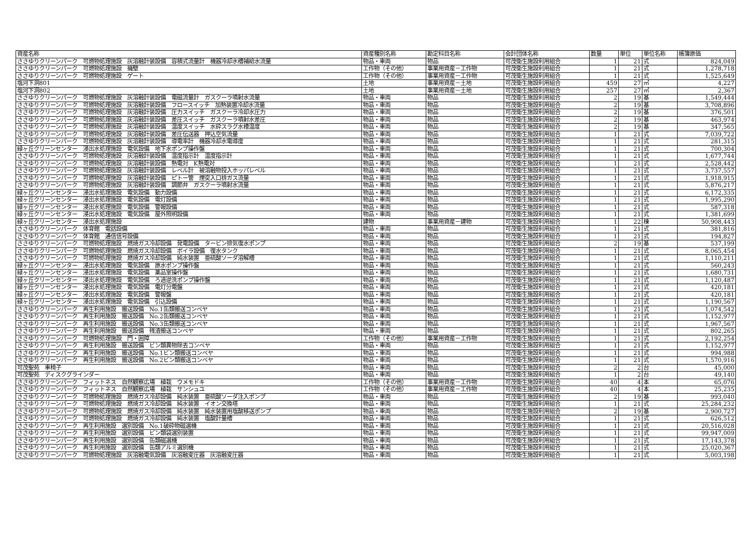| 資産名称 | 資産種別名称 | 勘定科目名称 | 会計団体名称 | 数量 | 単位 | 単位名称 | 帳簿原価 |
| --- | --- | --- | --- | --- | --- | --- | --- |
| ささゆりクリーンパーク 可燃物処理施設 灰溶融計装設備 容積式流量計 機器冷却水槽補給水流量 | 物品・車両 | 物品 | 可茂衛生施設利用組合 | 1 | 21 | 式 | 824,049 |
| ささゆりクリーンパーク 可燃物処理施設 擁壁 | 工作物（その他） | 事業用資産－工作物 | 可茂衛生施設利用組合 | 1 | 21 | 式 | 1,278,718 |
| ささゆりクリーンパーク 可燃物処理施設 ゲート | 工作物（その他） | 事業用資産－工作物 | 可茂衛生施設利用組合 | 1 | 21 | 式 | 1,525,649 |
| 塩河下洞801 | 土地 | 事業用資産－土地 | 可茂衛生施設利用組合 | 459 | 27 | ㎡ | 4,227 |
| 塩河下洞802 | 土地 | 事業用資産－土地 | 可茂衛生施設利用組合 | 257 | 27 | ㎡ | 2,367 |
| ささゆりクリーンパーク 可燃物処理施設 灰溶融計装設備 電磁流量計 ガスクーラ噴射水流量 | 物品・車両 | 物品 | 可茂衛生施設利用組合 | 2 | 19 | 基 | 1,549,444 |
| ささゆりクリーンパーク 可燃物処理施設 灰溶融計装設備 フロースイッチ 加熱装置冷却水流量 | 物品・車両 | 物品 | 可茂衛生施設利用組合 | 2 | 19 | 基 | 3,708,896 |
| ささゆりクリーンパーク 可燃物処理施設 灰溶融計装設備 圧力スイッチ ガスクーラ冷却水圧力 | 物品・車両 | 物品 | 可茂衛生施設利用組合 | 2 | 19 | 基 | 376,501 |
| ささゆりクリーンパーク 可燃物処理施設 灰溶融計装設備 差圧スイッチ ガスクーラ噴射水差圧 | 物品・車両 | 物品 | 可茂衛生施設利用組合 | 2 | 19 | 基 | 463,974 |
| ささゆりクリーンパーク 可燃物処理施設 灰溶融計装設備 温度スイッチ 水砕スラグ水槽温度 | 物品・車両 | 物品 | 可茂衛生施設利用組合 | 2 | 19 | 基 | 347,565 |
| ささゆりクリーンパーク 可燃物処理施設 灰溶融計装設備 差圧伝送器 押込空気流量 | 物品・車両 | 物品 | 可茂衛生施設利用組合 | 1 | 21 | 式 | 7,039,722 |
| ささゆりクリーンパーク 可燃物処理施設 灰溶融計装設備 導電率計 機器冷却水電導度 | 物品・車両 | 物品 | 可茂衛生施設利用組合 | 1 | 21 | 式 | 281,315 |
| 緑ヶ丘クリーンセンター 浸出水処理施設 電気設備 地下水ポンプ操作盤 | 物品・車両 | 物品 | 可茂衛生施設利用組合 | 1 | 21 | 式 | 700,304 |
| ささゆりクリーンパーク 可燃物処理施設 灰溶融計装設備 温度指示計 温度指示計 | 物品・車両 | 物品 | 可茂衛生施設利用組合 | 1 | 21 | 式 | 1,677,744 |
| ささゆりクリーンパーク 可燃物処理施設 灰溶融計装設備 熱電対 K熱電対 | 物品・車両 | 物品 | 可茂衛生施設利用組合 | 1 | 21 | 式 | 2,528,442 |
| ささゆりクリーンパーク 可燃物処理施設 灰溶融計装設備 レベル計 被溶融物投入ホッパレベル | 物品・車両 | 物品 | 可茂衛生施設利用組合 | 1 | 21 | 式 | 3,737,557 |
| ささゆりクリーンパーク 可燃物処理施設 灰溶融計装設備 ピトー管 煙突入口排ガス流量 | 物品・車両 | 物品 | 可茂衛生施設利用組合 | 1 | 21 | 式 | 1,918,915 |
| ささゆりクリーンパーク 可燃物処理施設 灰溶融計装設備 調節弁 ガスクーラ噴射水流量 | 物品・車両 | 物品 | 可茂衛生施設利用組合 | 1 | 21 | 式 | 5,876,217 |
| 緑ヶ丘クリーンセンター 浸出水処理施設 電気設備 動力設備 | 物品・車両 | 物品 | 可茂衛生施設利用組合 | 1 | 21 | 式 | 6,172,335 |
| 緑ヶ丘クリーンセンター 浸出水処理施設 電気設備 電灯設備 | 物品・車両 | 物品 | 可茂衛生施設利用組合 | 1 | 21 | 式 | 1,995,290 |
| 緑ヶ丘クリーンセンター 浸出水処理施設 電気設備 警報設備 | 物品・車両 | 物品 | 可茂衛生施設利用組合 | 1 | 21 | 式 | 587,318 |
| 緑ヶ丘クリーンセンター 浸出水処理施設 電気設備 屋外照明設備 | 物品・車両 | 物品 | 可茂衛生施設利用組合 | 1 | 21 | 式 | 1,381,699 |
| 緑ヶ丘クリーンセンター 浸出水処理施設 | 建物 | 事業用資産－建物 | 可茂衛生施設利用組合 | 1 | 22 | 棟 | 50,908,443 |
| ささゆりクリーンパーク 体育館 電話設備 | 物品・車両 | 物品 | 可茂衛生施設利用組合 | 1 | 21 | 式 | 381,816 |
| ささゆりクリーンパーク 体育館 通信信号設備 | 物品・車両 | 物品 | 可茂衛生施設利用組合 | 1 | 21 | 式 | 194,827 |
| ささゆりクリーンパーク 可燃物処理施設 燃焼ガス冷却設備 発電設備 タービン排気復水ポンプ | 物品・車両 | 物品 | 可茂衛生施設利用組合 | 2 | 19 | 基 | 537,199 |
| ささゆりクリーンパーク 可燃物処理施設 燃焼ガス冷却設備 ボイラ設備 復水タンク | 物品・車両 | 物品 | 可茂衛生施設利用組合 | 1 | 21 | 式 | 8,065,454 |
| ささゆりクリーンパーク 可燃物処理施設 燃焼ガス冷却設備 純水装置 亜硫酸ソーダ溶解槽 | 物品・車両 | 物品 | 可茂衛生施設利用組合 | 1 | 21 | 式 | 1,110,211 |
| 緑ヶ丘クリーンセンター 浸出水処理施設 電気設備 原水ポンプ操作盤 | 物品・車両 | 物品 | 可茂衛生施設利用組合 | 1 | 21 | 式 | 560,243 |
| 緑ヶ丘クリーンセンター 浸出水処理施設 電気設備 薬品室操作盤 | 物品・車両 | 物品 | 可茂衛生施設利用組合 | 1 | 21 | 式 | 1,680,731 |
| 緑ヶ丘クリーンセンター 浸出水処理施設 電気設備 ろ過逆洗ポンプ操作盤 | 物品・車両 | 物品 | 可茂衛生施設利用組合 | 1 | 21 | 式 | 1,120,487 |
| 緑ヶ丘クリーンセンター 浸出水処理施設 電気設備 電灯分電盤 | 物品・車両 | 物品 | 可茂衛生施設利用組合 | 1 | 21 | 式 | 420,181 |
| 緑ヶ丘クリーンセンター 浸出水処理施設 電気設備 警報盤 | 物品・車両 | 物品 | 可茂衛生施設利用組合 | 1 | 21 | 式 | 420,181 |
| 緑ヶ丘クリーンセンター 浸出水処理施設 電気設備 引込設備 | 物品・車両 | 物品 | 可茂衛生施設利用組合 | 1 | 21 | 式 | 1,190,567 |
| ささゆりクリーンパーク 再生利用施設 搬送設備 No.1缶類搬送コンベヤ | 物品・車両 | 物品 | 可茂衛生施設利用組合 | 1 | 21 | 式 | 1,074,542 |
| ささゆりクリーンパーク 再生利用施設 搬送設備 No.2缶類搬送コンベヤ | 物品・車両 | 物品 | 可茂衛生施設利用組合 | 1 | 21 | 式 | 1,152,977 |
| ささゆりクリーンパーク 再生利用施設 搬送設備 No.3缶類搬送コンベヤ | 物品・車両 | 物品 | 可茂衛生施設利用組合 | 1 | 21 | 式 | 1,967,567 |
| ささゆりクリーンパーク 再生利用施設 搬送設備 残渣搬送コンベヤ | 物品・車両 | 物品 | 可茂衛生施設利用組合 | 1 | 21 | 式 | 802,265 |
| ささゆりクリーンパーク 可燃物処理施設 門・囲障 | 工作物（その他） | 事業用資産－工作物 | 可茂衛生施設利用組合 | 1 | 21 | 式 | 2,192,254 |
| ささゆりクリーンパーク 再生利用施設 搬送設備 ビン類異物除去コンベヤ | 物品・車両 | 物品 | 可茂衛生施設利用組合 | 1 | 21 | 式 | 1,152,977 |
| ささゆりクリーンパーク 再生利用施設 搬送設備 No.1ビン類搬送コンベヤ | 物品・車両 | 物品 | 可茂衛生施設利用組合 | 1 | 21 | 式 | 994,988 |
| ささゆりクリーンパーク 再生利用施設 搬送設備 No.2ビン類搬送コンベヤ | 物品・車両 | 物品 | 可茂衛生施設利用組合 | 1 | 21 | 式 | 1,570,916 |
| 可茂聖苑 車椅子 | 物品・車両 | 物品 | 可茂衛生施設利用組合 | 2 | 2 | 台 | 45,000 |
| 可茂聖苑 ディスクグラインダー | 物品・車両 | 物品 | 可茂衛生施設利用組合 | 1 | 2 | 台 | 49,140 |
| ささゆりクリーンパーク フィットネス 自然観察広場 植栽 ウメモドキ | 工作物（その他） | 事業用資産－工作物 | 可茂衛生施設利用組合 | 40 | 4 | 本 | 65,076 |
| ささゆりクリーンパーク フィットネス 自然観察広場 植栽 サンシュユ | 工作物（その他） | 事業用資産－工作物 | 可茂衛生施設利用組合 | 40 | 4 | 本 | 25,235 |
| ささゆりクリーンパーク 可燃物処理施設 燃焼ガス冷却設備 純水装置 亜硫酸ソーダ注入ポンプ | 物品・車両 | 物品 | 可茂衛生施設利用組合 | 2 | 19 | 基 | 993,040 |
| ささゆりクリーンパーク 可燃物処理施設 燃焼ガス冷却設備 純水装置 イオン交換塔 | 物品・車両 | 物品 | 可茂衛生施設利用組合 | 1 | 21 | 式 | 25,284,232 |
| ささゆりクリーンパーク 可燃物処理施設 燃焼ガス冷却設備 純水装置 純水装置用塩酸移送ポンプ | 物品・車両 | 物品 | 可茂衛生施設利用組合 | 2 | 19 | 基 | 2,900,727 |
| ささゆりクリーンパーク 可燃物処理施設 燃焼ガス冷却設備 純水装置 塩酸計量槽 | 物品・車両 | 物品 | 可茂衛生施設利用組合 | 1 | 21 | 式 | 626,512 |
| ささゆりクリーンパーク 再生利用施設 選別設備 No.1破砕物磁選機 | 物品・車両 | 物品 | 可茂衛生施設利用組合 | 1 | 21 | 式 | 20,516,028 |
| ささゆりクリーンパーク 再生利用施設 選別設備 ビン類袋選別装置 | 物品・車両 | 物品 | 可茂衛生施設利用組合 | 1 | 21 | 式 | 99,947,009 |
| ささゆりクリーンパーク 再生利用施設 選別設備 缶類磁選機 | 物品・車両 | 物品 | 可茂衛生施設利用組合 | 1 | 21 | 式 | 17,143,378 |
| ささゆりクリーンパーク 再生利用施設 選別設備 缶類アルミ選別機 | 物品・車両 | 物品 | 可茂衛生施設利用組合 | 1 | 21 | 式 | 25,020,367 |
| ささゆりクリーンパーク 可燃物処理施設 灰溶融電気設備 灰溶融変圧器 灰溶融変圧器 | 物品・車両 | 物品 | 可茂衛生施設利用組合 | 1 | 21 | 式 | 5,003,198 |